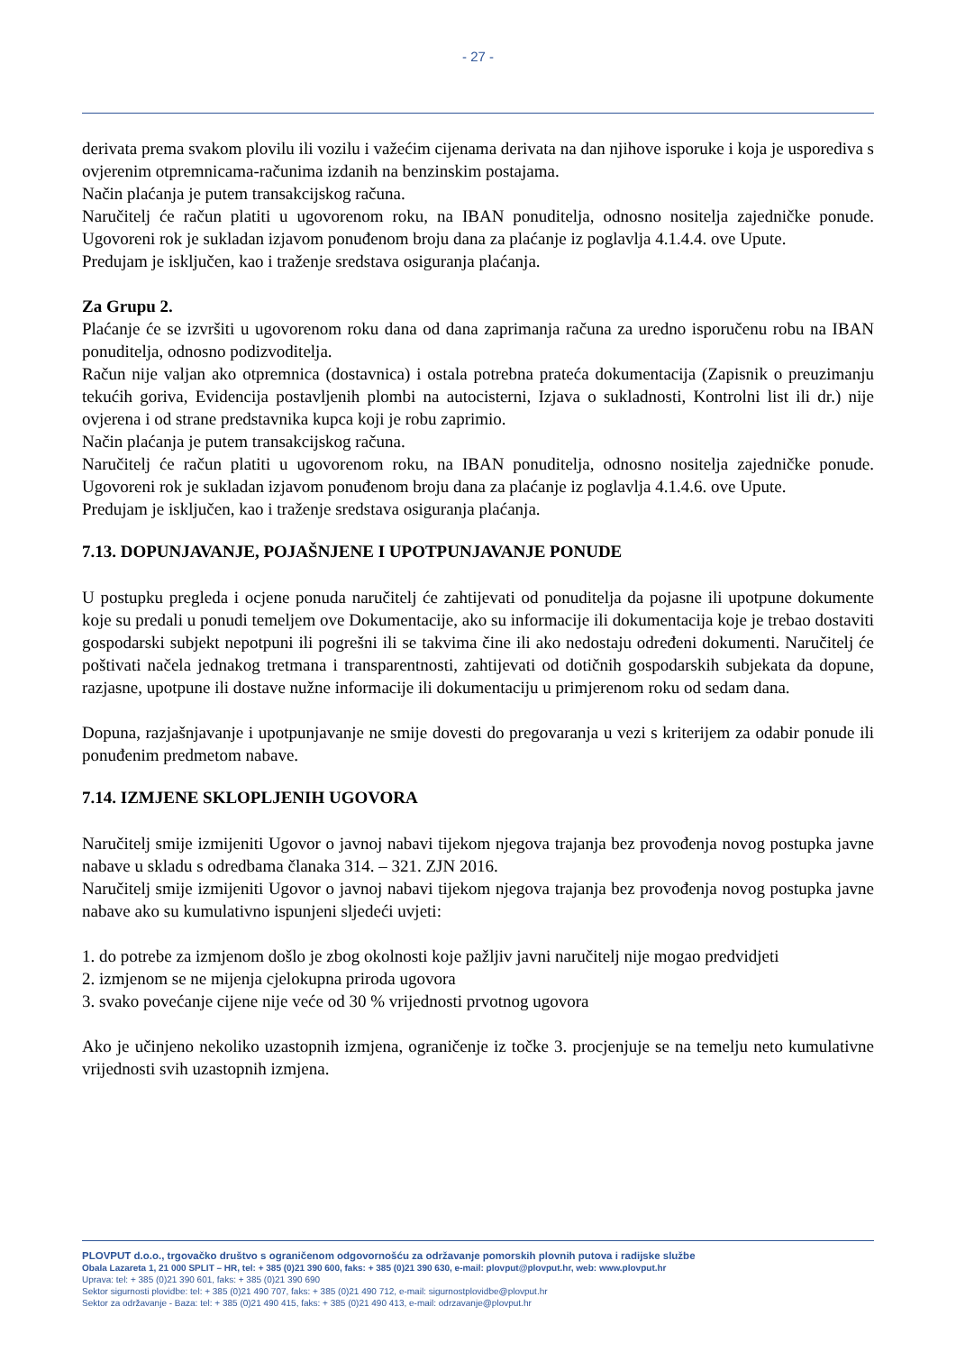- 27 -
derivata prema svakom plovilu ili vozilu i važećim cijenama derivata na dan njihove isporuke i koja je usporediva s ovjerenim otpremnicama-računima izdanih na benzinskim postajama.
Način plaćanja je putem transakcijskog računa.
Naručitelj će račun platiti u ugovorenom roku, na IBAN ponuditelja, odnosno nositelja zajedničke ponude. Ugovoreni rok je sukladan izjavom ponuđenom broju dana za plaćanje iz poglavlja 4.1.4.4. ove Upute.
Predujam je isključen, kao i traženje sredstava osiguranja plaćanja.
Za Grupu 2.
Plaćanje će se izvršiti u ugovorenom roku dana od dana zaprimanja računa za uredno isporučenu robu na IBAN ponuditelja, odnosno podizvoditelja.
Račun nije valjan ako otpremnica (dostavnica) i ostala potrebna prateća dokumentacija (Zapisnik o preuzimanju tekućih goriva, Evidencija postavljenih plombi na autocisterni, Izjava o sukladnosti, Kontrolni list ili dr.) nije ovjerena i od strane predstavnika kupca koji je robu zaprimio.
Način plaćanja je putem transakcijskog računa.
Naručitelj će račun platiti u ugovorenom roku, na IBAN ponuditelja, odnosno nositelja zajedničke ponude. Ugovoreni rok je sukladan izjavom ponuđenom broju dana za plaćanje iz poglavlja 4.1.4.6. ove Upute.
Predujam je isključen, kao i traženje sredstava osiguranja plaćanja.
7.13. DOPUNJAVANJE, POJAŠNJENE I UPOTPUNJAVANJE PONUDE
U postupku pregleda i ocjene ponuda naručitelj će zahtijevati od ponuditelja da pojasne ili upotpune dokumente koje su predali u ponudi temeljem ove Dokumentacije, ako su informacije ili dokumentacija koje je trebao dostaviti gospodarski subjekt nepotpuni ili pogrešni ili se takvima čine ili ako nedostaju određeni dokumenti. Naručitelj će poštivati načela jednakog tretmana i transparentnosti, zahtijevati od dotičnih gospodarskih subjekata da dopune, razjasne, upotpune ili dostave nužne informacije ili dokumentaciju u primjerenom roku od sedam dana.
Dopuna, razjašnjavanje i upotpunjavanje ne smije dovesti do pregovaranja u vezi s kriterijem za odabir ponude ili ponuđenim predmetom nabave.
7.14. IZMJENE SKLOPLJENIH UGOVORA
Naručitelj smije izmijeniti Ugovor o javnoj nabavi tijekom njegova trajanja bez provođenja novog postupka javne nabave u skladu s odredbama članaka 314. – 321. ZJN 2016.
Naručitelj smije izmijeniti Ugovor o javnoj nabavi tijekom njegova trajanja bez provođenja novog postupka javne nabave ako su kumulativno ispunjeni sljedeći uvjeti:
1. do potrebe za izmjenom došlo je zbog okolnosti koje pažljiv javni naručitelj nije mogao predvidjeti
2. izmjenom se ne mijenja cjelokupna priroda ugovora
3. svako povećanje cijene nije veće od 30 % vrijednosti prvotnog ugovora
Ako je učinjeno nekoliko uzastopnih izmjena, ograničenje iz točke 3. procjenjuje se na temelju neto kumulativne vrijednosti svih uzastopnih izmjena.
PLOVPUT d.o.o., trgovačko društvo s ograničenom odgovornošću za održavanje pomorskih plovnih putova i radijske službe
Obala Lazareta 1, 21 000 SPLIT – HR, tel: + 385 (0)21 390 600, faks: + 385 (0)21 390 630, e-mail: plovput@plovput.hr, web: www.plovput.hr
Uprava: tel: + 385 (0)21 390 601, faks: + 385 (0)21 390 690
Sektor sigurnosti plovidbe: tel: + 385 (0)21 490 707, faks: + 385 (0)21 490 712, e-mail: sigurnostplovidbe@plovput.hr
Sektor za održavanje - Baza: tel: + 385 (0)21 490 415, faks: + 385 (0)21 490 413, e-mail: odrzavanje@plovput.hr